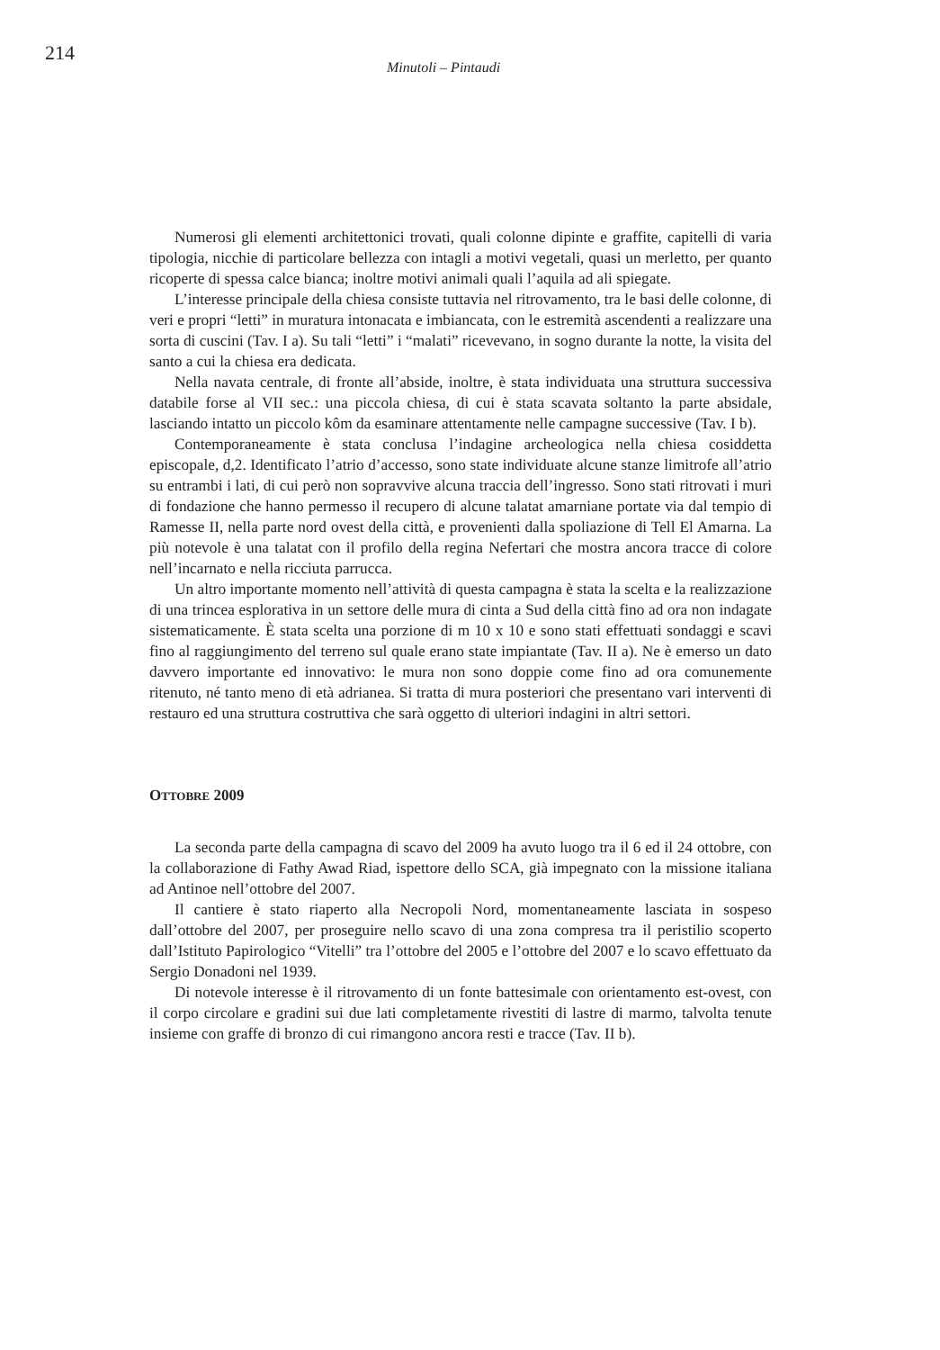214
Minutoli – Pintaudi
Numerosi gli elementi architettonici trovati, quali colonne dipinte e graffite, capitelli di varia tipologia, nicchie di particolare bellezza con intagli a motivi vegetali, quasi un merletto, per quanto ricoperte di spessa calce bianca; inoltre motivi animali quali l’aquila ad ali spiegate.
L’interesse principale della chiesa consiste tuttavia nel ritrovamento, tra le basi delle colonne, di veri e propri “letti” in muratura intonacata e imbiancata, con le estremità ascendenti a realizzare una sorta di cuscini (Tav. I a). Su tali “letti” i “malati” ricevevano, in sogno durante la notte, la visita del santo a cui la chiesa era dedicata.
Nella navata centrale, di fronte all’abside, inoltre, è stata individuata una struttura successiva databile forse al VII sec.: una piccola chiesa, di cui è stata scavata soltanto la parte absidale, lasciando intatto un piccolo kôm da esaminare attentamente nelle campagne successive (Tav. I b).
Contemporaneamente è stata conclusa l’indagine archeologica nella chiesa cosiddetta episcopale, d,2. Identificato l’atrio d’accesso, sono state individuate alcune stanze limitrofe all’atrio su entrambi i lati, di cui però non sopravvive alcuna traccia dell’ingresso. Sono stati ritrovati i muri di fondazione che hanno permesso il recupero di alcune talatat amarniane portate via dal tempio di Ramesse II, nella parte nord ovest della città, e provenienti dalla spoliazione di Tell El Amarna. La più notevole è una talatat con il profilo della regina Nefertari che mostra ancora tracce di colore nell’incarnato e nella ricciuta parrucca.
Un altro importante momento nell’attività di questa campagna è stata la scelta e la realizzazione di una trincea esplorativa in un settore delle mura di cinta a Sud della città fino ad ora non indagate sistematicamente. È stata scelta una porzione di m 10 x 10 e sono stati effettuati sondaggi e scavi fino al raggiungimento del terreno sul quale erano state impiantate (Tav. II a). Ne è emerso un dato davvero importante ed innovativo: le mura non sono doppie come fino ad ora comunemente ritenuto, né tanto meno di età adrianea. Si tratta di mura posteriori che presentano vari interventi di restauro ed una struttura costruttiva che sarà oggetto di ulteriori indagini in altri settori.
OTTOBRE 2009
La seconda parte della campagna di scavo del 2009 ha avuto luogo tra il 6 ed il 24 ottobre, con la collaborazione di Fathy Awad Riad, ispettore dello SCA, già impegnato con la missione italiana ad Antinoe nell’ottobre del 2007.
Il cantiere è stato riaperto alla Necropoli Nord, momentaneamente lasciata in sospeso dall’ottobre del 2007, per proseguire nello scavo di una zona compresa tra il peristilio scoperto dall’Istituto Papirologico “Vitelli” tra l’ottobre del 2005 e l’ottobre del 2007 e lo scavo effettuato da Sergio Donadoni nel 1939.
Di notevole interesse è il ritrovamento di un fonte battesimale con orientamento est-ovest, con il corpo circolare e gradini sui due lati completamente rivestiti di lastre di marmo, talvolta tenute insieme con graffe di bronzo di cui rimangono ancora resti e tracce (Tav. II b).